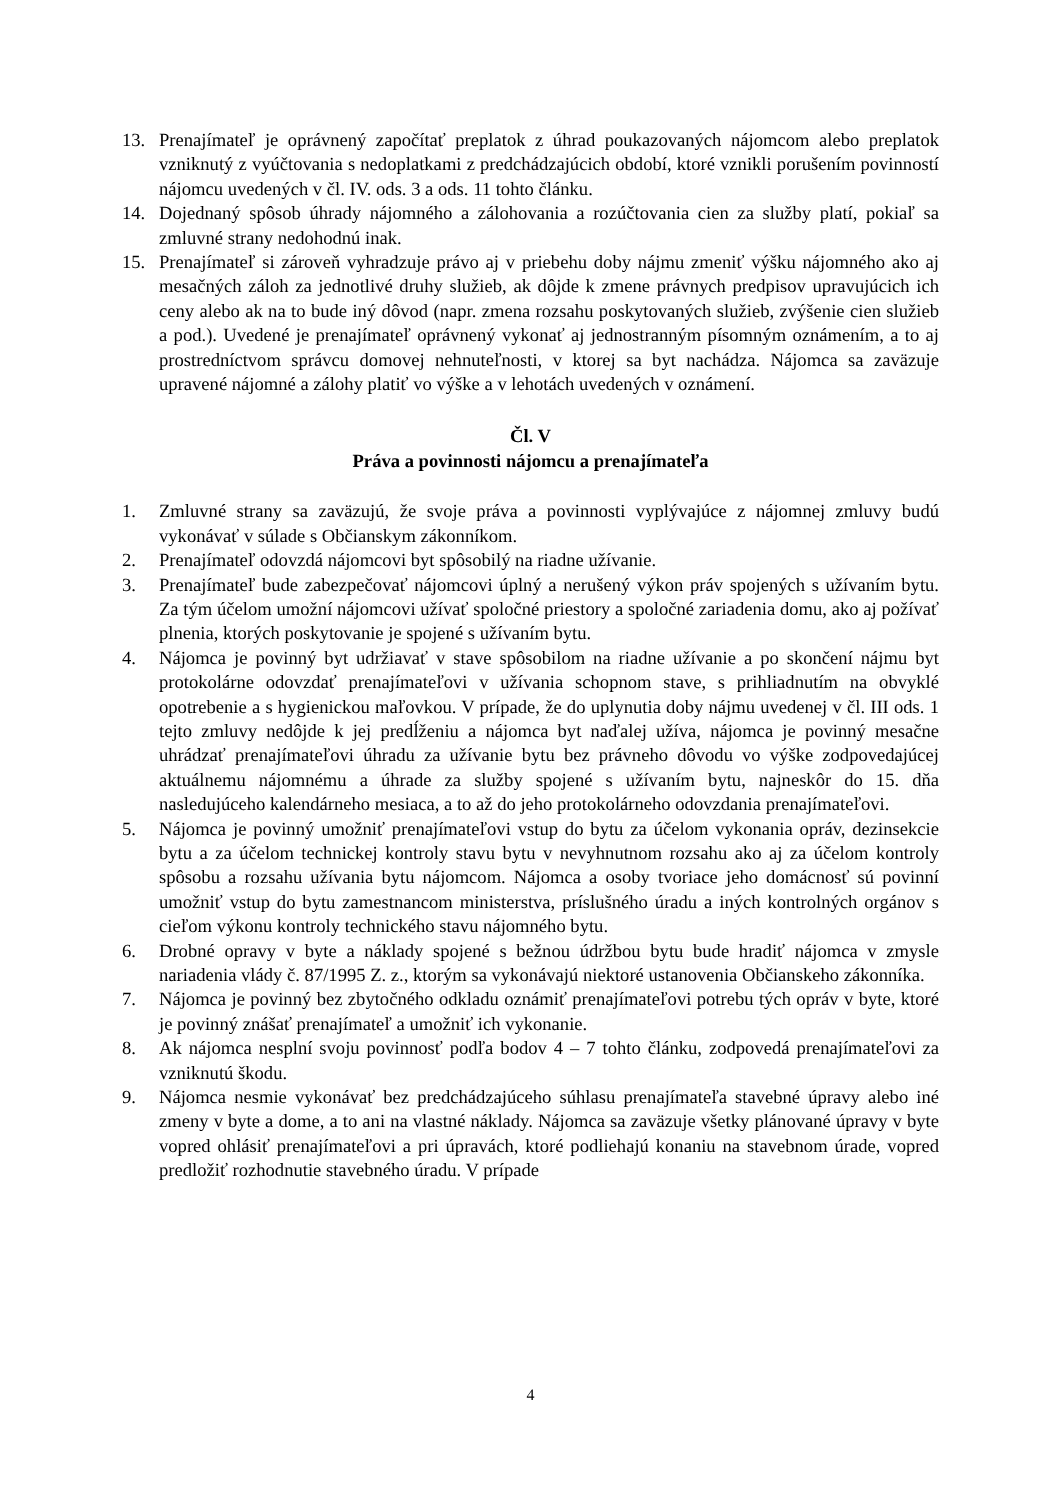13. Prenajímateľ je oprávnený započítať preplatok z úhrad poukazovaných nájomcom alebo preplatok vzniknutý z vyúčtovania s nedoplatkami z predchádzajúcich období, ktoré vznikli porušením povinností nájomcu uvedených v čl. IV. ods. 3 a ods. 11 tohto článku.
14. Dojednaný spôsob úhrady nájomného a zálohovania a rozúčtovania cien za služby platí, pokiaľ sa zmluvné strany nedohodnú inak.
15. Prenajímateľ si zároveň vyhradzuje právo aj v priebehu doby nájmu zmeniť výšku nájomného ako aj mesačných záloh za jednotlivé druhy služieb, ak dôjde k zmene právnych predpisov upravujúcich ich ceny alebo ak na to bude iný dôvod (napr. zmena rozsahu poskytovaných služieb, zvýšenie cien služieb a pod.). Uvedené je prenajímateľ oprávnený vykonať aj jednostranným písomným oznámením, a to aj prostredníctvom správcu domovej nehnuteľnosti, v ktorej sa byt nachádza. Nájomca sa zaväzuje upravené nájomné a zálohy platiť vo výške a v lehotách uvedených v oznámení.
Čl. V
Práva a povinnosti nájomcu a prenajímateľa
1. Zmluvné strany sa zaväzujú, že svoje práva a povinnosti vyplývajúce z nájomnej zmluvy budú vykonávať v súlade s Občianskym zákonníkom.
2. Prenajímateľ odovzdá nájomcovi byt spôsobilý na riadne užívanie.
3. Prenajímateľ bude zabezpečovať nájomcovi úplný a nerušený výkon práv spojených s užívaním bytu. Za tým účelom umožní nájomcovi užívať spoločné priestory a spoločné zariadenia domu, ako aj požívať plnenia, ktorých poskytovanie je spojené s užívaním bytu.
4. Nájomca je povinný byt udržiavať v stave spôsobilom na riadne užívanie a po skončení nájmu byt protokolárne odovzdať prenajímateľovi v užívania schopnom stave, s prihliadnutím na obvyklé opotrebenie a s hygienickou maľovkou. V prípade, že do uplynutia doby nájmu uvedenej v čl. III ods. 1 tejto zmluvy nedôjde k jej predĺženiu a nájomca byt naďalej užíva, nájomca je povinný mesačne uhrádzať prenajímateľovi úhradu za užívanie bytu bez právneho dôvodu vo výške zodpovedajúcej aktuálnemu nájomnému a úhrade za služby spojené s užívaním bytu, najneskôr do 15. dňa nasledujúceho kalendárneho mesiaca, a to až do jeho protokolárneho odovzdania prenajímateľovi.
5. Nájomca je povinný umožniť prenajímateľovi vstup do bytu za účelom vykonania opráv, dezinsekcie bytu a za účelom technickej kontroly stavu bytu v nevyhnutnom rozsahu ako aj za účelom kontroly spôsobu a rozsahu užívania bytu nájomcom. Nájomca a osoby tvoriace jeho domácnosť sú povinní umožniť vstup do bytu zamestnancom ministerstva, príslušného úradu a iných kontrolných orgánov s cieľom výkonu kontroly technického stavu nájomného bytu.
6. Drobné opravy v byte a náklady spojené s bežnou údržbou bytu bude hradiť nájomca v zmysle nariadenia vlády č. 87/1995 Z. z., ktorým sa vykonávajú niektoré ustanovenia Občianskeho zákonníka.
7. Nájomca je povinný bez zbytočného odkladu oznámiť prenajímateľovi potrebu tých opráv v byte, ktoré je povinný znášať prenajímateľ a umožniť ich vykonanie.
8. Ak nájomca nesplní svoju povinnosť podľa bodov 4 – 7 tohto článku, zodpovedá prenajímateľovi za vzniknutú škodu.
9. Nájomca nesmie vykonávať bez predchádzajúceho súhlasu prenajímateľa stavebné úpravy alebo iné zmeny v byte a dome, a to ani na vlastné náklady. Nájomca sa zaväzuje všetky plánované úpravy v byte vopred ohlásiť prenajímateľovi a pri úpravách, ktoré podliehajú konaniu na stavebnom úrade, vopred predložiť rozhodnutie stavebného úradu. V prípade
4